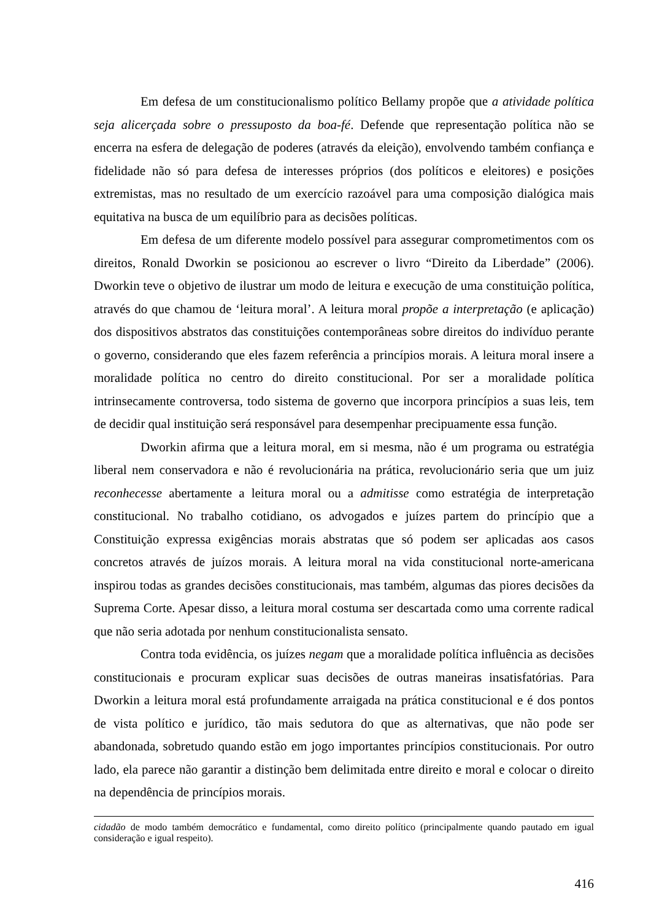Em defesa de um constitucionalismo político Bellamy propõe que a atividade política seja alicerçada sobre o pressuposto da boa-fé. Defende que representação política não se encerra na esfera de delegação de poderes (através da eleição), envolvendo também confiança e fidelidade não só para defesa de interesses próprios (dos políticos e eleitores) e posições extremistas, mas no resultado de um exercício razoável para uma composição dialógica mais equitativa na busca de um equilíbrio para as decisões políticas.
Em defesa de um diferente modelo possível para assegurar comprometimentos com os direitos, Ronald Dworkin se posicionou ao escrever o livro “Direito da Liberdade” (2006). Dworkin teve o objetivo de ilustrar um modo de leitura e execução de uma constituição política, através do que chamou de ‘leitura moral’. A leitura moral propõe a interpretação (e aplicação) dos dispositivos abstratos das constituições contemporâneas sobre direitos do indivíduo perante o governo, considerando que eles fazem referência a princípios morais. A leitura moral insere a moralidade política no centro do direito constitucional. Por ser a moralidade política intrinsecamente controversa, todo sistema de governo que incorpora princípios a suas leis, tem de decidir qual instituição será responsável para desempenhar precipuamente essa função.
Dworkin afirma que a leitura moral, em si mesma, não é um programa ou estratégia liberal nem conservadora e não é revolucionária na prática, revolucionário seria que um juiz reconhecesse abertamente a leitura moral ou a admitisse como estratégia de interpretação constitucional. No trabalho cotidiano, os advogados e juízes partem do princípio que a Constituição expressa exigências morais abstratas que só podem ser aplicadas aos casos concretos através de juízos morais. A leitura moral na vida constitucional norte-americana inspirou todas as grandes decisões constitucionais, mas também, algumas das piores decisões da Suprema Corte. Apesar disso, a leitura moral costuma ser descartada como uma corrente radical que não seria adotada por nenhum constitucionalista sensato.
Contra toda evidência, os juízes negam que a moralidade política influência as decisões constitucionais e procuram explicar suas decisões de outras maneiras insatisfatórias. Para Dworkin a leitura moral está profundamente arraigada na prática constitucional e é dos pontos de vista político e jurídico, tão mais sedutora do que as alternativas, que não pode ser abandonada, sobretudo quando estão em jogo importantes princípios constitucionais. Por outro lado, ela parece não garantir a distinção bem delimitada entre direito e moral e colocar o direito na dependência de princípios morais.
cidadão de modo também democrático e fundamental, como direito político (principalmente quando pautado em igual consideração e igual respeito).
416